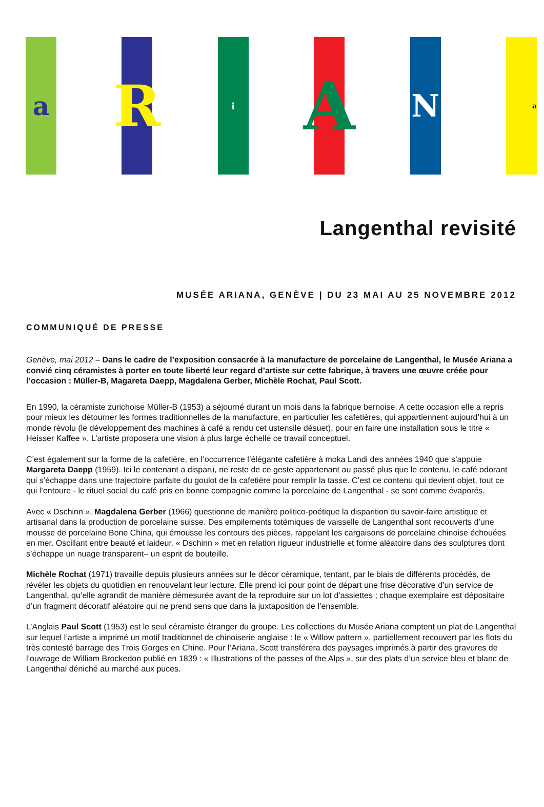a
R
i
A
N
a
Langenthal revisité
MUSÉE ARIANA, GENÈVE | DU 23 MAI AU 25 NOVEMBRE 2012
COMMUNIQUÉ DE PRESSE
Genève, mai 2012 – Dans le cadre de l’exposition consacrée à la manufacture de porcelaine de Langenthal, le Musée Ariana a convié cinq céramistes à porter en toute liberté leur regard d’artiste sur cette fabrique, à travers une œuvre créée pour l’occasion : Müller-B, Magareta Daepp, Magdalena Gerber, Michèle Rochat, Paul Scott.
En 1990, la céramiste zurichoise Müller-B (1953) a séjourné durant un mois dans la fabrique bernoise. A cette occasion elle a repris pour mieux les détourner les formes traditionnelles de la manufacture, en particulier les cafetières, qui appartiennent aujourd’hui à un monde révolu (le développement des machines à café a rendu cet ustensile désuet), pour en faire une installation sous le titre « Heisser Kaffee ». L’artiste proposera une vision à plus large échelle ce travail conceptuel.
C’est également sur la forme de la cafetière, en l’occurrence l’élégante cafetière à moka Landi des années 1940 que s’appuie Margareta Daepp (1959). Ici le contenant a disparu, ne reste de ce geste appartenant au passé plus que le contenu, le café odorant qui s’échappe dans une trajectoire parfaite du goulot de la cafetière pour remplir la tasse. C’est ce contenu qui devient objet, tout ce qui l’entoure - le rituel social du café pris en bonne compagnie comme la porcelaine de Langenthal - se sont comme évaporés.
Avec « Dschinn », Magdalena Gerber (1966) questionne de manière politico-poétique la disparition du savoir-faire artistique et artisanal dans la production de porcelaine suisse. Des empilements totémiques de vaisselle de Langenthal sont recouverts d’une mousse de porcelaine Bone China, qui émousse les contours des pièces, rappelant les cargaisons de porcelaine chinoise échouées en mer. Oscillant entre beauté et laideur. « Dschinn » met en relation rigueur industrielle et forme aléatoire dans des sculptures dont s’échappe un nuage transparent– un esprit de bouteille.
Michèle Rochat (1971) travaille depuis plusieurs années sur le décor céramique, tentant, par le biais de différents procédés, de révéler les objets du quotidien en renouvelant leur lecture. Elle prend ici pour point de départ une frise décorative d’un service de Langenthal, qu’elle agrandit de manière démesurée avant de la reproduire sur un lot d’assiettes ; chaque exemplaire est dépositaire d’un fragment décoratif aléatoire qui ne prend sens que dans la juxtaposition de l’ensemble.
L’Anglais Paul Scott (1953) est le seul céramiste étranger du groupe. Les collections du Musée Ariana comptent un plat de Langenthal sur lequel l’artiste a imprimé un motif traditionnel de chinoiserie anglaise : le « Willow pattern », partiellement recouvert par les flots du très contesté barrage des Trois Gorges en Chine. Pour l’Ariana, Scott transférera des paysages imprimés à partir des gravures de l’ouvrage de William Brockedon publié en 1839 : « Illustrations of the passes of the Alps », sur des plats d’un service bleu et blanc de Langenthal déniché au marché aux puces.